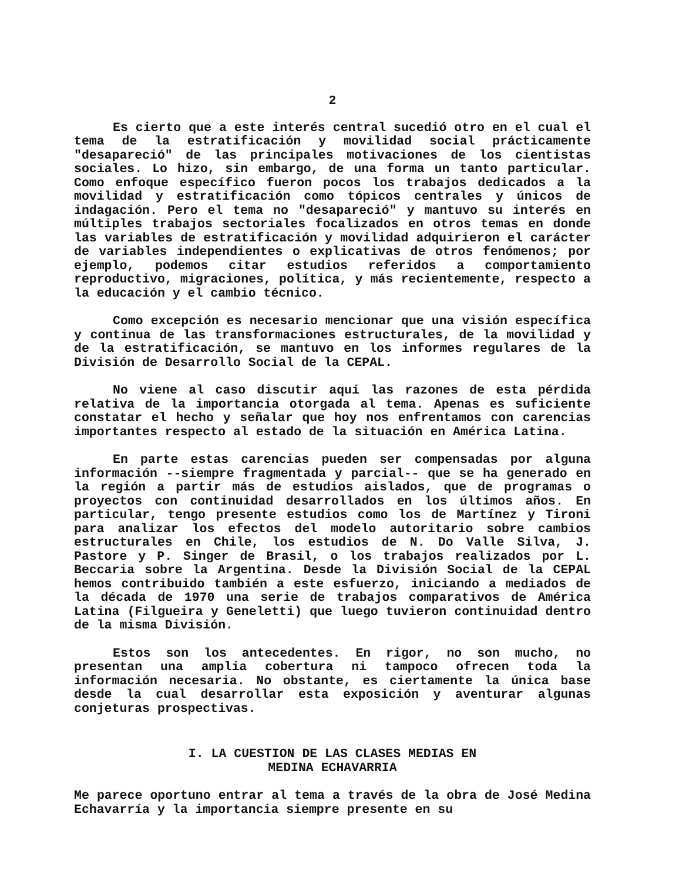2
Es cierto que a este interés central sucedió otro en el cual el tema de la estratificación y movilidad social prácticamente "desapareció" de las principales motivaciones de los cientistas sociales. Lo hizo, sin embargo, de una forma un tanto particular. Como enfoque específico fueron pocos los trabajos dedicados a la movilidad y estratificación como tópicos centrales y únicos de indagación. Pero el tema no "desapareció" y mantuvo su interés en múltiples trabajos sectoriales focalizados en otros temas en donde las variables de estratificación y movilidad adquirieron el carácter de variables independientes o explicativas de otros fenómenos; por ejemplo, podemos citar estudios referidos a comportamiento reproductivo, migraciones, política, y más recientemente, respecto a la educación y el cambio técnico.
Como excepción es necesario mencionar que una visión específica y continua de las transformaciones estructurales, de la movilidad y de la estratificación, se mantuvo en los informes regulares de la División de Desarrollo Social de la CEPAL.
No viene al caso discutir aquí las razones de esta pérdida relativa de la importancia otorgada al tema. Apenas es suficiente constatar el hecho y señalar que hoy nos enfrentamos con carencias importantes respecto al estado de la situación en América Latina.
En parte estas carencias pueden ser compensadas por alguna información --siempre fragmentada y parcial-- que se ha generado en la región a partir más de estudios aislados, que de programas o proyectos con continuidad desarrollados en los últimos años. En particular, tengo presente estudios como los de Martínez y Tironi para analizar los efectos del modelo autoritario sobre cambios estructurales en Chile, los estudios de N. Do Valle Silva, J. Pastore y P. Singer de Brasil, o los trabajos realizados por L. Beccaria sobre la Argentina. Desde la División Social de la CEPAL hemos contribuido también a este esfuerzo, iniciando a mediados de la década de 1970 una serie de trabajos comparativos de América Latina (Filgueira y Geneletti) que luego tuvieron continuidad dentro de la misma División.
Estos son los antecedentes. En rigor, no son mucho, no presentan una amplia cobertura ni tampoco ofrecen toda la información necesaria. No obstante, es ciertamente la única base desde la cual desarrollar esta exposición y aventurar algunas conjeturas prospectivas.
I. LA CUESTION DE LAS CLASES MEDIAS EN
MEDINA ECHAVARRIA
Me parece oportuno entrar al tema a través de la obra de José Medina Echavarría y la importancia siempre presente en su